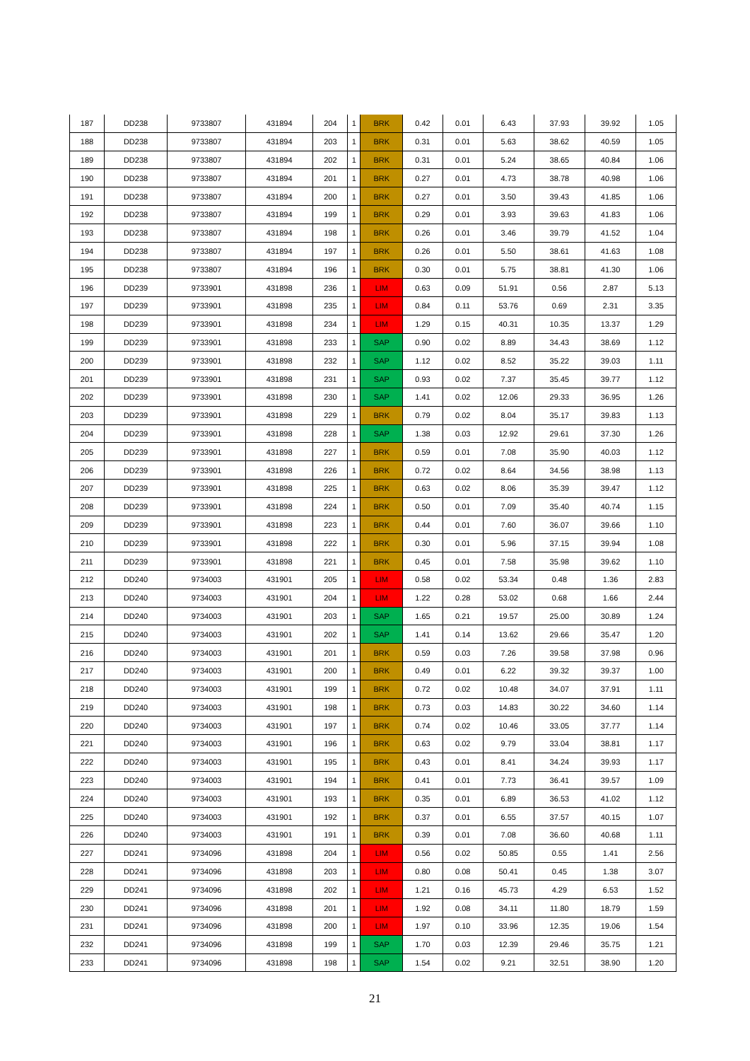| 187 | DD238 | 9733807 | 431894 | 204 | 1 | BRK | 0.42 | 0.01 | 6.43 | 37.93 | 39.92 | 1.05 |
| 188 | DD238 | 9733807 | 431894 | 203 | 1 | BRK | 0.31 | 0.01 | 5.63 | 38.62 | 40.59 | 1.05 |
| 189 | DD238 | 9733807 | 431894 | 202 | 1 | BRK | 0.31 | 0.01 | 5.24 | 38.65 | 40.84 | 1.06 |
| 190 | DD238 | 9733807 | 431894 | 201 | 1 | BRK | 0.27 | 0.01 | 4.73 | 38.78 | 40.98 | 1.06 |
| 191 | DD238 | 9733807 | 431894 | 200 | 1 | BRK | 0.27 | 0.01 | 3.50 | 39.43 | 41.85 | 1.06 |
| 192 | DD238 | 9733807 | 431894 | 199 | 1 | BRK | 0.29 | 0.01 | 3.93 | 39.63 | 41.83 | 1.06 |
| 193 | DD238 | 9733807 | 431894 | 198 | 1 | BRK | 0.26 | 0.01 | 3.46 | 39.79 | 41.52 | 1.04 |
| 194 | DD238 | 9733807 | 431894 | 197 | 1 | BRK | 0.26 | 0.01 | 5.50 | 38.61 | 41.63 | 1.08 |
| 195 | DD238 | 9733807 | 431894 | 196 | 1 | BRK | 0.30 | 0.01 | 5.75 | 38.81 | 41.30 | 1.06 |
| 196 | DD239 | 9733901 | 431898 | 236 | 1 | LIM | 0.63 | 0.09 | 51.91 | 0.56 | 2.87 | 5.13 |
| 197 | DD239 | 9733901 | 431898 | 235 | 1 | LIM | 0.84 | 0.11 | 53.76 | 0.69 | 2.31 | 3.35 |
| 198 | DD239 | 9733901 | 431898 | 234 | 1 | LIM | 1.29 | 0.15 | 40.31 | 10.35 | 13.37 | 1.29 |
| 199 | DD239 | 9733901 | 431898 | 233 | 1 | SAP | 0.90 | 0.02 | 8.89 | 34.43 | 38.69 | 1.12 |
| 200 | DD239 | 9733901 | 431898 | 232 | 1 | SAP | 1.12 | 0.02 | 8.52 | 35.22 | 39.03 | 1.11 |
| 201 | DD239 | 9733901 | 431898 | 231 | 1 | SAP | 0.93 | 0.02 | 7.37 | 35.45 | 39.77 | 1.12 |
| 202 | DD239 | 9733901 | 431898 | 230 | 1 | SAP | 1.41 | 0.02 | 12.06 | 29.33 | 36.95 | 1.26 |
| 203 | DD239 | 9733901 | 431898 | 229 | 1 | BRK | 0.79 | 0.02 | 8.04 | 35.17 | 39.83 | 1.13 |
| 204 | DD239 | 9733901 | 431898 | 228 | 1 | SAP | 1.38 | 0.03 | 12.92 | 29.61 | 37.30 | 1.26 |
| 205 | DD239 | 9733901 | 431898 | 227 | 1 | BRK | 0.59 | 0.01 | 7.08 | 35.90 | 40.03 | 1.12 |
| 206 | DD239 | 9733901 | 431898 | 226 | 1 | BRK | 0.72 | 0.02 | 8.64 | 34.56 | 38.98 | 1.13 |
| 207 | DD239 | 9733901 | 431898 | 225 | 1 | BRK | 0.63 | 0.02 | 8.06 | 35.39 | 39.47 | 1.12 |
| 208 | DD239 | 9733901 | 431898 | 224 | 1 | BRK | 0.50 | 0.01 | 7.09 | 35.40 | 40.74 | 1.15 |
| 209 | DD239 | 9733901 | 431898 | 223 | 1 | BRK | 0.44 | 0.01 | 7.60 | 36.07 | 39.66 | 1.10 |
| 210 | DD239 | 9733901 | 431898 | 222 | 1 | BRK | 0.30 | 0.01 | 5.96 | 37.15 | 39.94 | 1.08 |
| 211 | DD239 | 9733901 | 431898 | 221 | 1 | BRK | 0.45 | 0.01 | 7.58 | 35.98 | 39.62 | 1.10 |
| 212 | DD240 | 9734003 | 431901 | 205 | 1 | LIM | 0.58 | 0.02 | 53.34 | 0.48 | 1.36 | 2.83 |
| 213 | DD240 | 9734003 | 431901 | 204 | 1 | LIM | 1.22 | 0.28 | 53.02 | 0.68 | 1.66 | 2.44 |
| 214 | DD240 | 9734003 | 431901 | 203 | 1 | SAP | 1.65 | 0.21 | 19.57 | 25.00 | 30.89 | 1.24 |
| 215 | DD240 | 9734003 | 431901 | 202 | 1 | SAP | 1.41 | 0.14 | 13.62 | 29.66 | 35.47 | 1.20 |
| 216 | DD240 | 9734003 | 431901 | 201 | 1 | BRK | 0.59 | 0.03 | 7.26 | 39.58 | 37.98 | 0.96 |
| 217 | DD240 | 9734003 | 431901 | 200 | 1 | BRK | 0.49 | 0.01 | 6.22 | 39.32 | 39.37 | 1.00 |
| 218 | DD240 | 9734003 | 431901 | 199 | 1 | BRK | 0.72 | 0.02 | 10.48 | 34.07 | 37.91 | 1.11 |
| 219 | DD240 | 9734003 | 431901 | 198 | 1 | BRK | 0.73 | 0.03 | 14.83 | 30.22 | 34.60 | 1.14 |
| 220 | DD240 | 9734003 | 431901 | 197 | 1 | BRK | 0.74 | 0.02 | 10.46 | 33.05 | 37.77 | 1.14 |
| 221 | DD240 | 9734003 | 431901 | 196 | 1 | BRK | 0.63 | 0.02 | 9.79 | 33.04 | 38.81 | 1.17 |
| 222 | DD240 | 9734003 | 431901 | 195 | 1 | BRK | 0.43 | 0.01 | 8.41 | 34.24 | 39.93 | 1.17 |
| 223 | DD240 | 9734003 | 431901 | 194 | 1 | BRK | 0.41 | 0.01 | 7.73 | 36.41 | 39.57 | 1.09 |
| 224 | DD240 | 9734003 | 431901 | 193 | 1 | BRK | 0.35 | 0.01 | 6.89 | 36.53 | 41.02 | 1.12 |
| 225 | DD240 | 9734003 | 431901 | 192 | 1 | BRK | 0.37 | 0.01 | 6.55 | 37.57 | 40.15 | 1.07 |
| 226 | DD240 | 9734003 | 431901 | 191 | 1 | BRK | 0.39 | 0.01 | 7.08 | 36.60 | 40.68 | 1.11 |
| 227 | DD241 | 9734096 | 431898 | 204 | 1 | LIM | 0.56 | 0.02 | 50.85 | 0.55 | 1.41 | 2.56 |
| 228 | DD241 | 9734096 | 431898 | 203 | 1 | LIM | 0.80 | 0.08 | 50.41 | 0.45 | 1.38 | 3.07 |
| 229 | DD241 | 9734096 | 431898 | 202 | 1 | LIM | 1.21 | 0.16 | 45.73 | 4.29 | 6.53 | 1.52 |
| 230 | DD241 | 9734096 | 431898 | 201 | 1 | LIM | 1.92 | 0.08 | 34.11 | 11.80 | 18.79 | 1.59 |
| 231 | DD241 | 9734096 | 431898 | 200 | 1 | LIM | 1.97 | 0.10 | 33.96 | 12.35 | 19.06 | 1.54 |
| 232 | DD241 | 9734096 | 431898 | 199 | 1 | SAP | 1.70 | 0.03 | 12.39 | 29.46 | 35.75 | 1.21 |
| 233 | DD241 | 9734096 | 431898 | 198 | 1 | SAP | 1.54 | 0.02 | 9.21 | 32.51 | 38.90 | 1.20 |
21